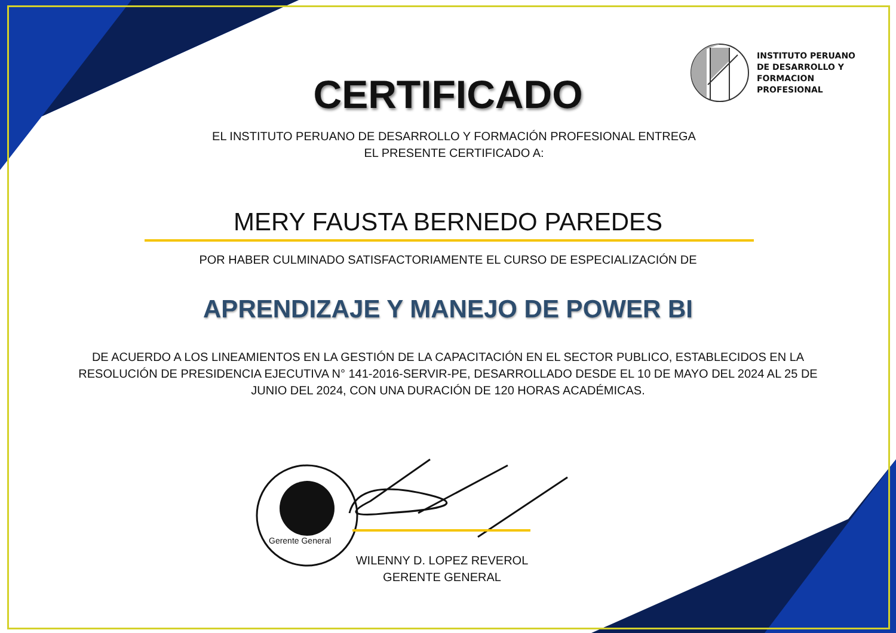INSTITUTO PERUANO
DE DESARROLLO Y
FORMACION
PROFESIONAL
CERTIFICADO
EL INSTITUTO PERUANO DE DESARROLLO Y FORMACIÓN PROFESIONAL ENTREGA
EL PRESENTE CERTIFICADO A:
MERY FAUSTA BERNEDO PAREDES
POR HABER CULMINADO SATISFACTORIAMENTE EL CURSO DE ESPECIALIZACIÓN DE
APRENDIZAJE Y MANEJO DE POWER BI
DE ACUERDO A LOS LINEAMIENTOS EN LA GESTIÓN DE LA CAPACITACIÓN EN EL SECTOR PUBLICO, ESTABLECIDOS EN LA RESOLUCIÓN DE PRESIDENCIA EJECUTIVA N° 141-2016-SERVIR-PE, DESARROLLADO DESDE EL 10 DE MAYO DEL 2024 AL 25 DE JUNIO DEL 2024, CON UNA DURACIÓN DE 120 HORAS ACADÉMICAS.
Gerente General
WILENNY D. LOPEZ REVEROL
GERENTE GENERAL